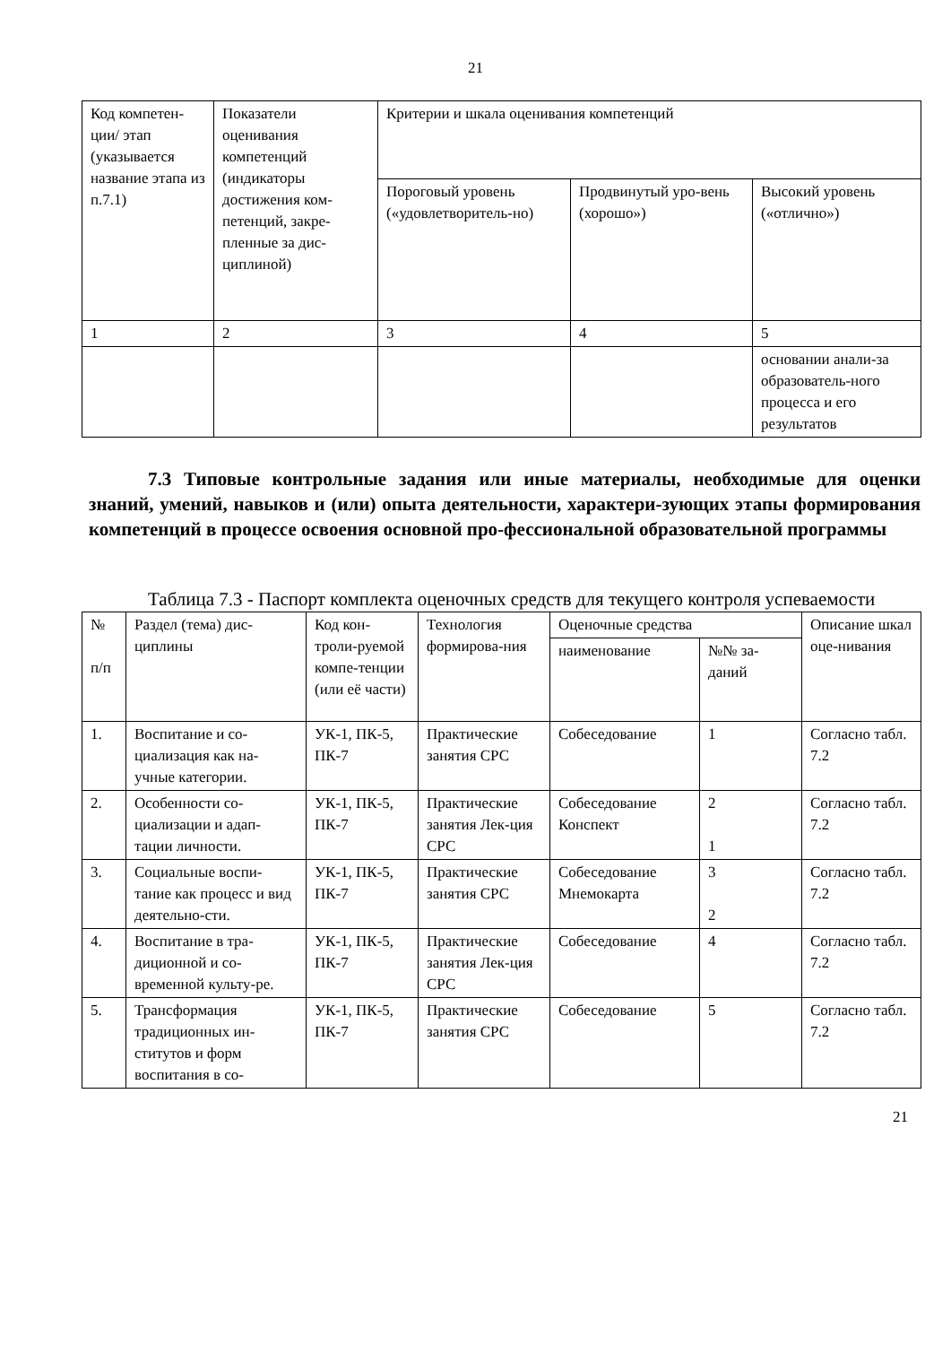21
| Код компетен-ции/ этап (указывается название этапа из п.7.1) | Показатели оценивания компетенций (индикаторы достижения ком-петенций, закре-пленные за дис-циплиной) | Критерии и шкала оценивания компетенций | | |
| | | Пороговый уровень («удовлетворитель-но) | Продвинутый уро-вень (хорошо») | Высокий уровень («отлично») |
| 1 | 2 | 3 | 4 | 5 |
| | | | | основании анали-за образователь-ного процесса и его результатов |
7.3 Типовые контрольные задания или иные материалы, необходимые для оценки знаний, умений, навыков и (или) опыта деятельности, характери-зующих этапы формирования компетенций в процессе освоения основной про-фессиональной образовательной программы
Таблица 7.3 - Паспорт комплекта оценочных средств для текущего контроля успеваемости
| № п/п | Раздел (тема) дис-циплины | Код кон-троли-руемой компе-тенции (или её части) | Технология формирова-ния | Оценочные средства | | Описание шкал оце-нивания |
| | | | | наименование | №№ за-даний | |
| 1. | Воспитание и со-циализация как на-учные категории. | УК-1, ПК-5, ПК-7 | Практические занятия СРС | Собеседование | 1 | Согласно табл. 7.2 |
| 2. | Особенности со-циализации и адап-тации личности. | УК-1, ПК-5, ПК-7 | Практические занятия Лек-ция СРС | Собеседование Конспект | 2 1 | Согласно табл. 7.2 |
| 3. | Социальные воспи-тание как процесс и вид деятельно-сти. | УК-1, ПК-5, ПК-7 | Практические занятия СРС | Собеседование Мнемокарта | 3 2 | Согласно табл. 7.2 |
| 4. | Воспитание в тра-диционной и со-временной культу-ре. | УК-1, ПК-5, ПК-7 | Практические занятия Лек-ция СРС | Собеседование | 4 | Согласно табл. 7.2 |
| 5. | Трансформация традиционных ин-ститутов и форм воспитания в со- | УК-1, ПК-5, ПК-7 | Практические занятия СРС | Собеседование | 5 | Согласно табл. 7.2 |
21